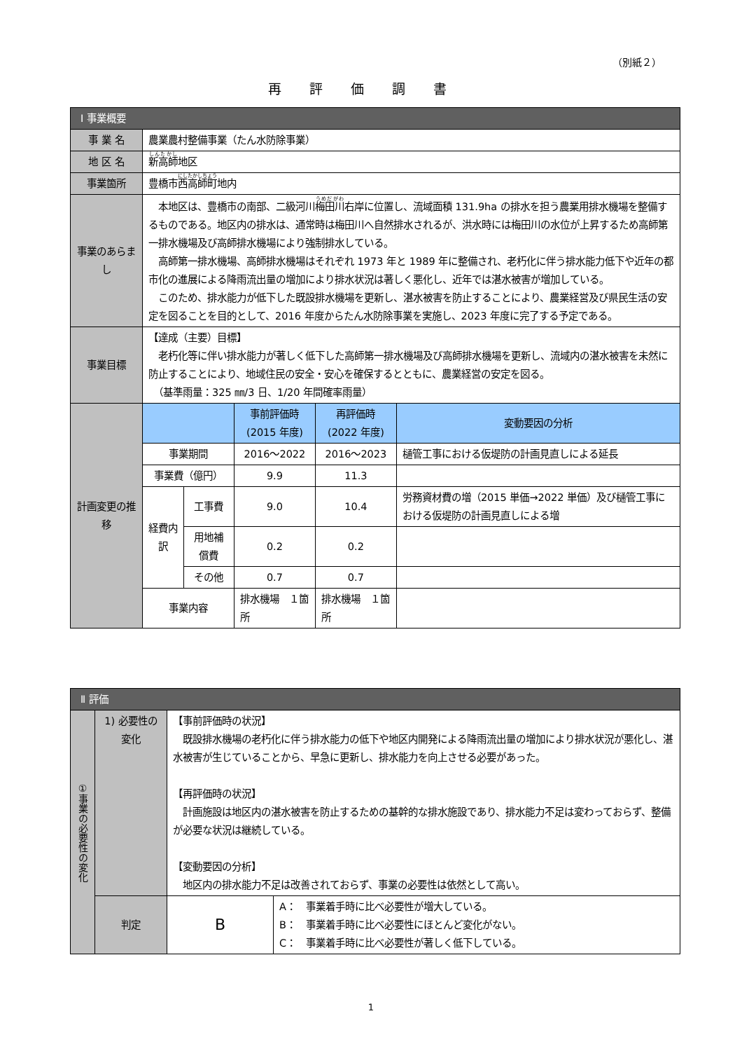（別紙２）
再評価調書
| Ⅰ 事業概要 | | | | | |
| 事 業 名 | 農業農村整備事業（たん水防除事業） | | | | |
| 地 区 名 | 新高師 地区 | | | | |
| 事業箇所 | 豊橋市 西高師町 地内 | | | | |
| 事業のあらまし | 本地区は、豊橋市の南部、二級河川 梅田川 右岸に位置し、流域面積 131.9ha の排水を担う農業用排水機場を整備するものである。地区内の排水は、通常時は梅田川へ自然排水されるが、洪水時には梅田川の水位が上昇するため高師第一排水機場及び高師排水機場により強制排水している。 高師第一排水機場、高師排水機場はそれぞれ 1973 年と 1989 年に整備され、老朽化に伴う排水能力低下や近年の都市化の進展による降雨流出量の増加により排水状況は著しく悪化し、近年では湛水被害が増加している。 このため、排水能力が低下した既設排水機場を更新し、湛水被害を防止することにより、農業経営及び県民生活の安定を図ることを目的として、2016 年度からたん水防除事業を実施し、2023 年度に完了する予定である。 | | | | |
| 事業目標 | 【達成（主要）目標】 老朽化等に伴い排水能力が著しく低下した高師第一排水機場及び高師排水機場を更新し、流域内の湛水被害を未然に防止することにより、地域住民の安全・安心を確保するとともに、農業経営の安定を図る。 （基準雨量：325 ㎜/3 日、1/20 年間確率雨量） | | | | |
| 計画変更の推移 | | | 事前評価時 (2015 年度) | 再評価時 (2022 年度) | 変動要因の分析 |
| | 事業期間 | | 2016～2022 | 2016～2023 | 樋管工事における仮堤防の計画見直しによる延長 |
| | 事業費（億円） | | 9.9 | 11.3 | |
| | 経費内訳 | 工事費 | 9.0 | 10.4 | 労務資材費の増（2015 単価→2022 単価）及び樋管工事における仮堤防の計画見直しによる増 |
| | | 用地補償費 | 0.2 | 0.2 | |
| | | その他 | 0.7 | 0.7 | |
| | 事業内容 | | 排水機場 １箇所 | 排水機場 １箇所 | |
| Ⅱ 評価 | | | |
| ①事業の必要性の変化 | 1) 必要性の変化 | 【事前評価時の状況】 既設排水機場の老朽化に伴う排水能力の低下や地区内開発による降雨流出量の増加により排水状況が悪化し、湛水被害が生じていることから、早急に更新し、排水能力を向上させる必要があった。 【再評価時の状況】 計画施設は地区内の湛水被害を防止するための基幹的な排水施設であり、排水能力不足は変わっておらず、整備が必要な状況は継続している。 【変動要因の分析】 地区内の排水能力不足は改善されておらず、事業の必要性は依然として高い。 | |
| | 判定 | B | A： 事業着手時に比べ必要性が増大している。 B： 事業着手時に比べ必要性にほとんど変化がない。 C： 事業着手時に比べ必要性が著しく低下している。 |
1